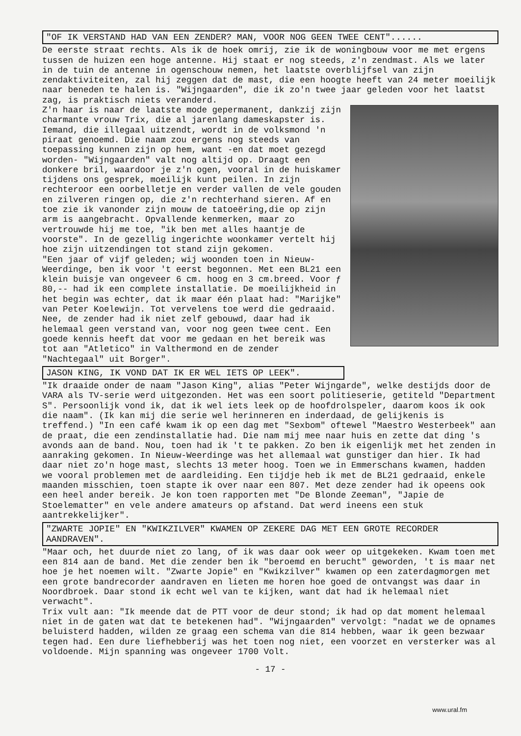"OF IK VERSTAND HAD VAN EEN ZENDER? MAN, VOOR NOG GEEN TWEE CENT"......
De eerste straat rechts. Als ik de hoek omrij, zie ik de woningbouw voor me met ergens tussen de huizen een hoge antenne. Hij staat er nog steeds, z'n zendmast. Als we later in de tuin de antenne in ogenschouw nemen, het laatste overblijfsel van zijn zendaktiviteiten, zal hij zeggen dat de mast, die een hoogte heeft van 24 meter moeilijk naar beneden te halen is. "Wijngaarden", die ik zo'n twee jaar geleden voor het laatst zag, is praktisch niets veranderd.
Z'n haar is naar de laatste mode gepermanent, dankzij zijn charmante vrouw Trix, die al jarenlang dameskapster is.
Iemand, die illegaal uitzendt, wordt in de volksmond 'n piraat genoemd. Die naam zou ergens nog steeds van toepassing kunnen zijn op hem, want -en dat moet gezegd worden- "Wijngaarden" valt nog altijd op. Draagt een donkere bril, waardoor je z'n ogen, vooral in de huiskamer tijdens ons gesprek, moeilijk kunt peilen. In zijn rechteroor een oorbelletje en verder vallen de vele gouden en zilveren ringen op, die z'n rechterhand sieren. Af en toe zie ik vanonder zijn mouw de tatoeëring,die op zijn arm is aangebracht. Opvallende kenmerken, maar zo vertrouwde hij me toe, "ik ben met alles haantje de voorste". In de gezellig ingerichte woonkamer vertelt hij hoe zijn uitzendingen tot stand zijn gekomen.
"Een jaar of vijf geleden; wij woonden toen in Nieuw-Weerdinge, ben ik voor 't eerst begonnen. Met een BL21 een klein buisje van ongeveer 6 cm. hoog en 3 cm.breed. Voor ƒ 80,-- had ik een complete installatie. De moeilijkheid in het begin was echter, dat ik maar één plaat had: "Marijke" van Peter Koelewijn. Tot vervelens toe werd die gedraaid. Nee, de zender had ik niet zelf gebouwd, daar had ik helemaal geen verstand van, voor nog geen twee cent. Een goede kennis heeft dat voor me gedaan en het bereik was tot aan "Atletico" in Valthermond en de zender "Nachtegaal" uit Borger".
JASON KING, IK VOND DAT IK ER WEL IETS OP LEEK".
"Ik draaide onder de naam "Jason King", alias "Peter Wijngarde", welke destijds door de VARA als TV-serie werd uitgezonden. Het was een soort politieserie, getiteld "Department S". Persoonlijk vond ik, dat ik wel iets leek op de hoofdrolspeler, daarom koos ik ook die naam". (Ik kan mij die serie wel herinneren en inderdaad, de gelijkenis is treffend.) "In een café kwam ik op een dag met "Sexbom" oftewel "Maestro Westerbeek" aan de praat, die een zendinstallatie had. Die nam mij mee naar huis en zette dat ding 's avonds aan de band. Nou, toen had ik 't te pakken. Zo ben ik eigenlijk met het zenden in aanraking gekomen. In Nieuw-Weerdinge was het allemaal wat gunstiger dan hier. Ik had daar niet zo'n hoge mast, slechts 13 meter hoog. Toen we in Emmerschans kwamen, hadden we vooral problemen met de aardleiding. Een tijdje heb ik met de BL21 gedraaid, enkele maanden misschien, toen stapte ik over naar een 807. Met deze zender had ik opeens ook een heel ander bereik. Je kon toen rapporten met "De Blonde Zeeman", "Japie de Stoelematter" en vele andere amateurs op afstand. Dat werd ineens een stuk aantrekkelijker".
"ZWARTE JOPIE" EN "KWIKZILVER" KWAMEN OP ZEKERE DAG MET EEN GROTE RECORDER AANDRAVEN".
"Maar och, het duurde niet zo lang, of ik was daar ook weer op uitgekeken. Kwam toen met een 814 aan de band. Met die zender ben ik "beroemd en berucht" geworden, 't is maar net hoe je het noemen wilt. "Zwarte Jopie" en "Kwikzilver" kwamen op een zaterdagmorgen met een grote bandrecorder aandraven en lieten me horen hoe goed de ontvangst was daar in Noordbroek. Daar stond ik echt wel van te kijken, want dat had ik helemaal niet verwacht".
Trix vult aan: "Ik meende dat de PTT voor de deur stond; ik had op dat moment helemaal niet in de gaten wat dat te betekenen had". "Wijngaarden" vervolgt: "nadat we de opnames beluisterd hadden, wilden ze graag een schema van die 814 hebben, waar ik geen bezwaar tegen had. Een dure liefhebberij was het toen nog niet, een voorzet en versterker was al voldoende. Mijn spanning was ongeveer 1700 Volt.
- 17 -
www.ural.fm